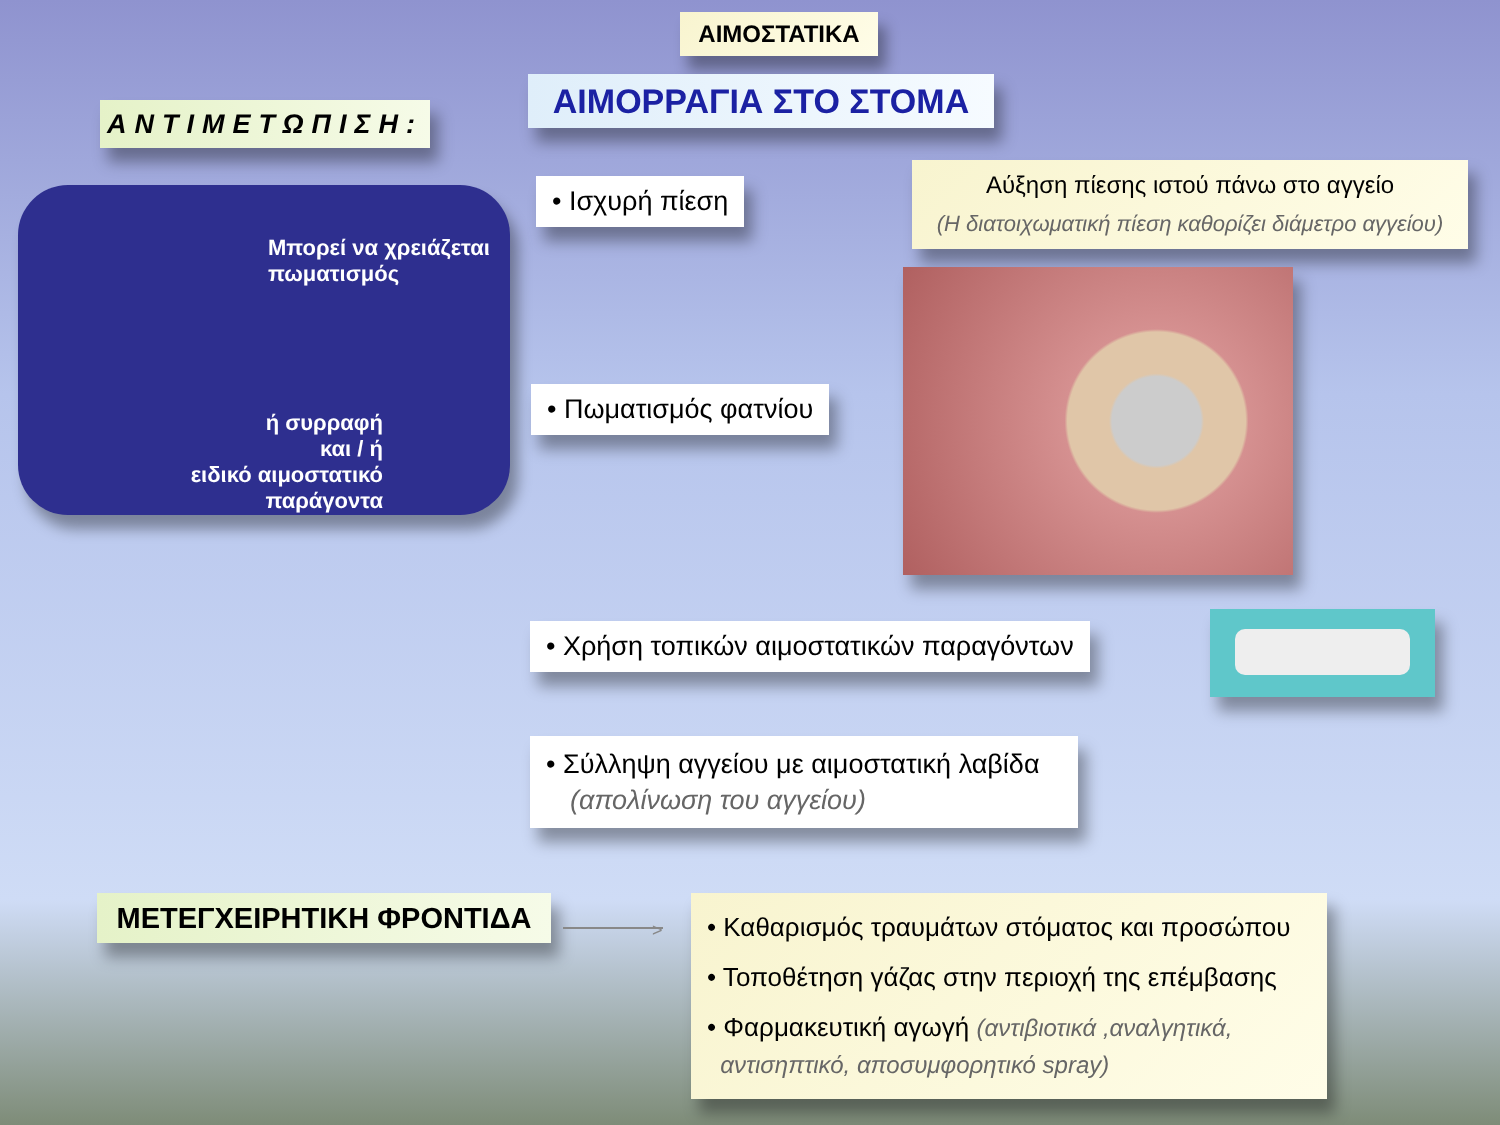ΑΙΜΟΣΤΑΤΙΚΑ
ΑΙΜΟΡΡΑΓΙΑ ΣΤΟ ΣΤΟΜΑ
ΑΝΤΙΜΕΤΩΠΙΣΗ:
Μπορεί να χρειάζεται
πωματισμός
ή συρραφή
και / ή
ειδικό αιμοστατικό παράγοντα
• Ισχυρή πίεση
Αύξηση πίεσης ιστού πάνω στο αγγείο
(Η διατοιχωματική πίεση καθορίζει διάμετρο αγγείου)
• Πωματισμός φατνίου
• Χρήση τοπικών αιμοστατικών παραγόντων
• Σύλληψη αγγείου με αιμοστατική λαβίδα
(απολίνωση του αγγείου)
ΜΕΤΕΓΧΕΙΡΗΤΙΚΗ ΦΡΟΝΤΙΔΑ
>
• Καθαρισμός τραυμάτων στόματος και προσώπου
• Τοποθέτηση γάζας στην περιοχή της επέμβασης
• Φαρμακευτική αγωγή (αντιβιοτικά ,αναλγητικά,
αντισηπτικό, αποσυμφορητικό spray)